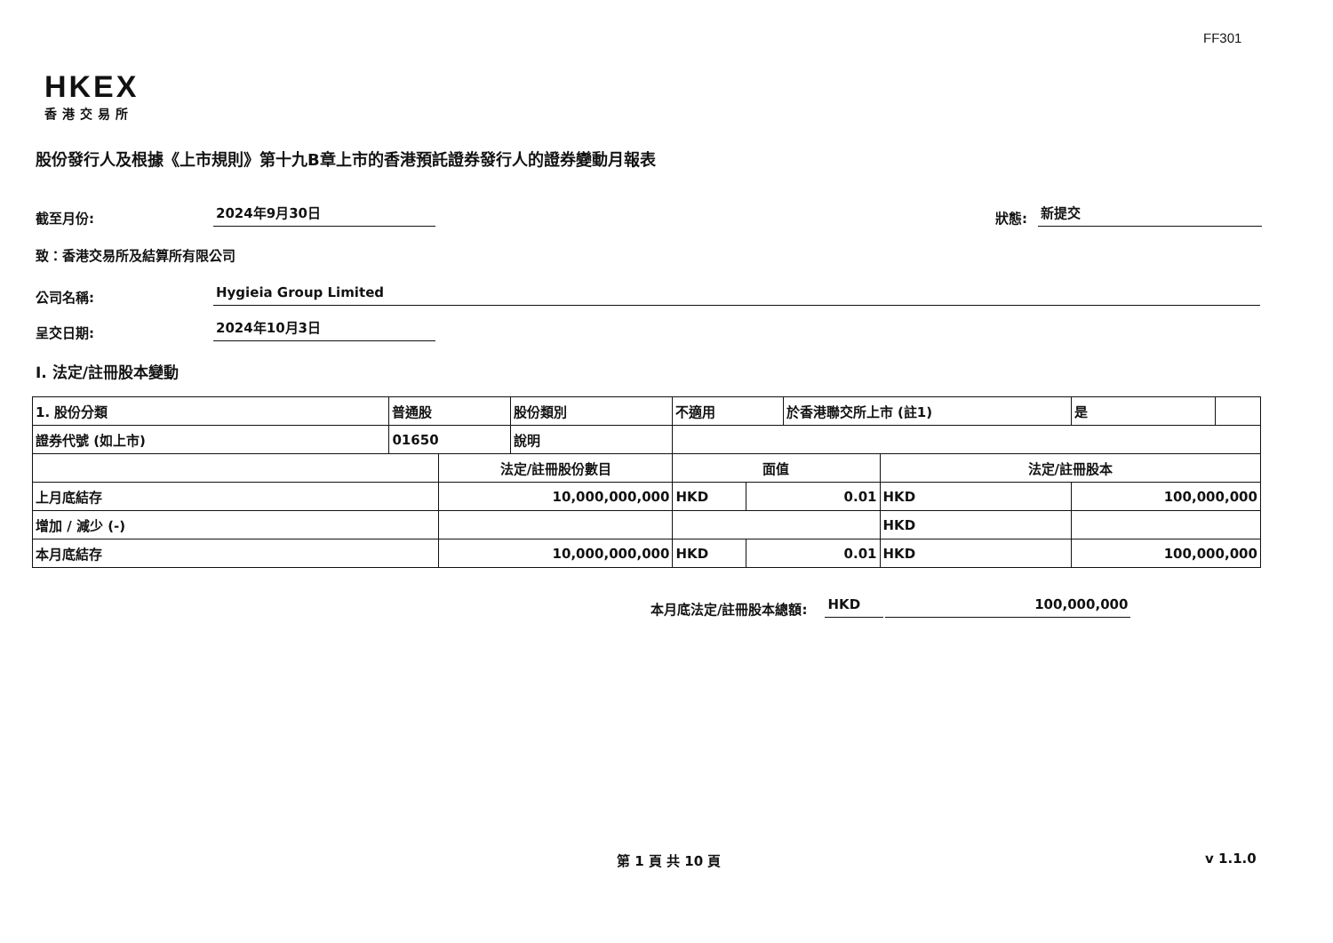FF301
HKEX
香港交易所
股份發行人及根據《上市規則》第十九B章上市的香港預託證券發行人的證券變動月報表
截至月份: 2024年9月30日 狀態: 新提交
致：香港交易所及結算所有限公司
公司名稱: Hygieia Group Limited
呈交日期: 2024年10月3日
I. 法定/註冊股本變動
| 1. 股份分類 | 普通股 | | 股份類別 | 不適用 | | | 於香港聯交所上市 (註1) | | 是 | |
| 證券代號 (如上市) | 01650 | | 說明 | | | | | | | |
| | | 法定/註冊股份數目 | | | 面值 | | | 法定/註冊股本 | | |
| 上月底結存 | | 10,000,000,000 | | | HKD | 0.01 | | HKD | 100,000,000 | |
| 增加 / 減少 (-) | | | | | | | | HKD | | |
| 本月底結存 | | 10,000,000,000 | | | HKD | 0.01 | | HKD | 100,000,000 | |
本月底法定/註冊股本總額: HKD 100,000,000
第 1 頁 共 10 頁 v 1.1.0